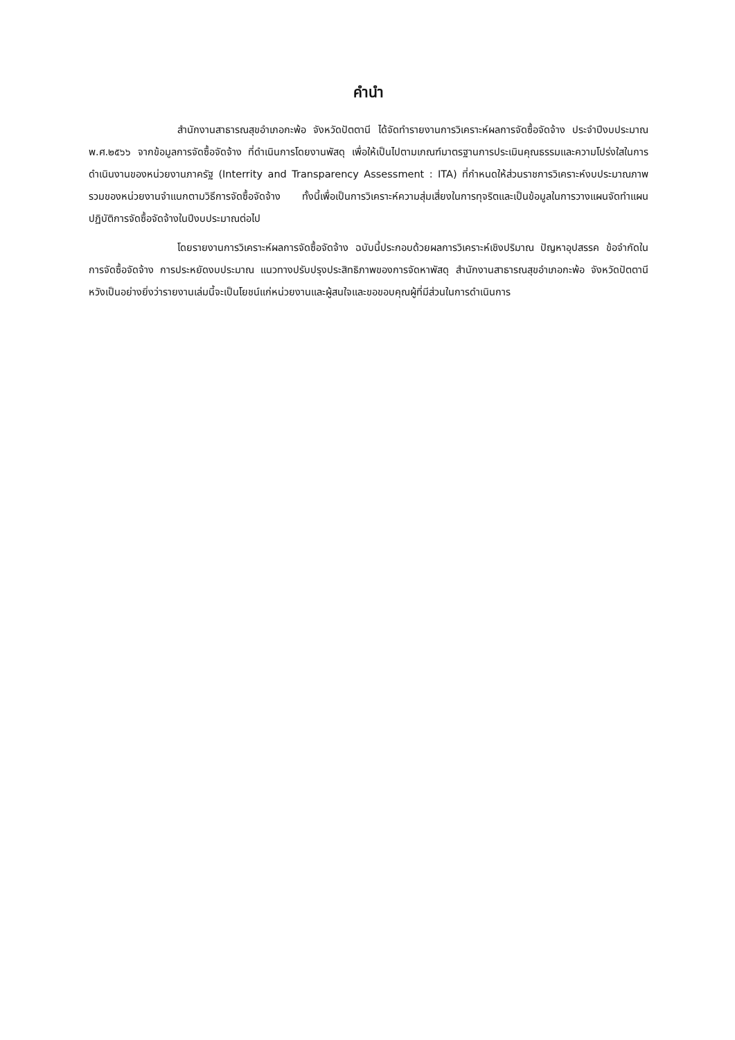คำนำ
สำนักงานสาธารณสุขอำเภอกะพ้อ จังหวัดปัตตานี ได้จัดทำรายงานการวิเคราะห์ผลการจัดซื้อจัดจ้าง ประจำปีงบประมาณ พ.ศ.๒๕๖๖ จากข้อมูลการจัดซื้อจัดจ้าง ที่ดำเนินการโดยงานพัสดุ เพื่อให้เป็นไปตามเกณฑ์มาตรฐานการประเมินคุณธรรมและความโปร่งใสในการดำเนินงานของหน่วยงานภาครัฐ (Interrity and Transparency Assessment : ITA) ที่กำหนดให้ส่วนราชการวิเคราะห์งบประมาณภาพรวมของหน่วยงานจำแนกตามวิธีการจัดซื้อจัดจ้าง ทั้งนี้เพื่อเป็นการวิเคราะห์ความสุ่มเสี่ยงในการทุจริตและเป็นข้อมูลในการวางแผนจัดทำแผนปฏิบัติการจัดซื้อจัดจ้างในปีงบประมาณต่อไป
โดยรายงานการวิเคราะห์ผลการจัดซื้อจัดจ้าง ฉบับนี้ประกอบด้วยผลการวิเคราะห์เชิงปริมาณ ปัญหาอุปสรรค ข้อจำกัดในการจัดซื้อจัดจ้าง การประหยัดงบประมาณ แนวทางปรับปรุงประสิทธิภาพของการจัดหาพัสดุ สำนักงานสาธารณสุขอำเภอกะพ้อ จังหวัดปัตตานี หวังเป็นอย่างยิ่งว่ารายงานเล่มนี้จะเป็นโยชน์แก่หน่วยงานและผู้สนใจและขอขอบคุณผู้ที่มีส่วนในการดำเนินการ